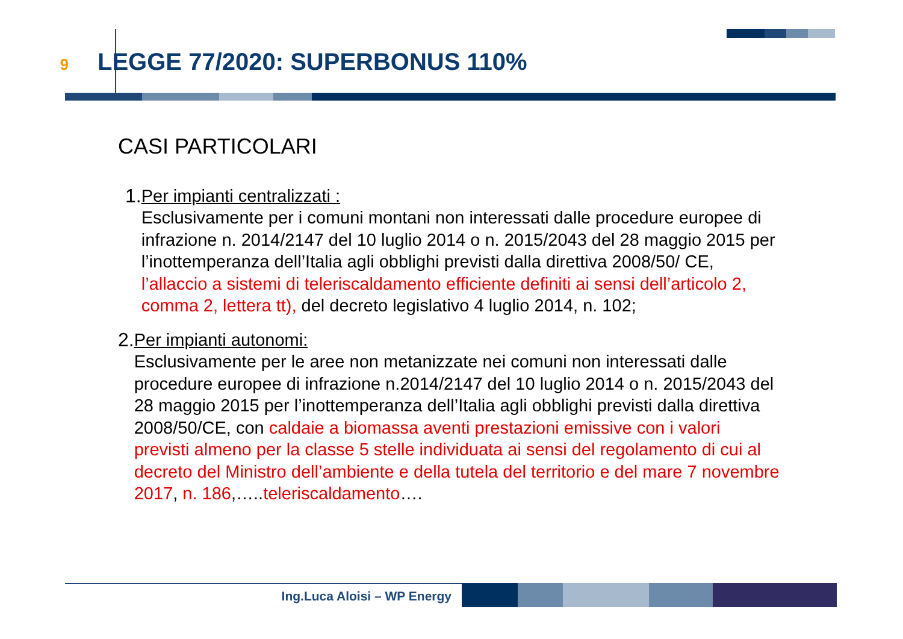9
LEGGE 77/2020: SUPERBONUS 110%
CASI PARTICOLARI
1. Per impianti centralizzati :
Esclusivamente per i comuni montani non interessati dalle procedure europee di infrazione n. 2014/2147 del 10 luglio 2014 o n. 2015/2043 del 28 maggio 2015 per l’inottemperanza dell’Italia agli obblighi previsti dalla direttiva 2008/50/ CE, l’allaccio a sistemi di teleriscaldamento efficiente definiti ai sensi dell’articolo 2, comma 2, lettera tt), del decreto legislativo 4 luglio 2014, n. 102;
2. Per impianti autonomi:
Esclusivamente per le aree non metanizzate nei comuni non interessati dalle procedure europee di infrazione n.2014/2147 del 10 luglio 2014 o n. 2015/2043 del 28 maggio 2015 per l’inottemperanza dell’Italia agli obblighi previsti dalla direttiva 2008/50/CE, con caldaie a biomassa aventi prestazioni emissive con i valori previsti almeno per la classe 5 stelle individuata ai sensi del regolamento di cui al decreto del Ministro dell’ambiente e della tutela del territorio e del mare 7 novembre 2017, n. 186,…..teleriscaldamento….
Ing.Luca Aloisi – WP Energy